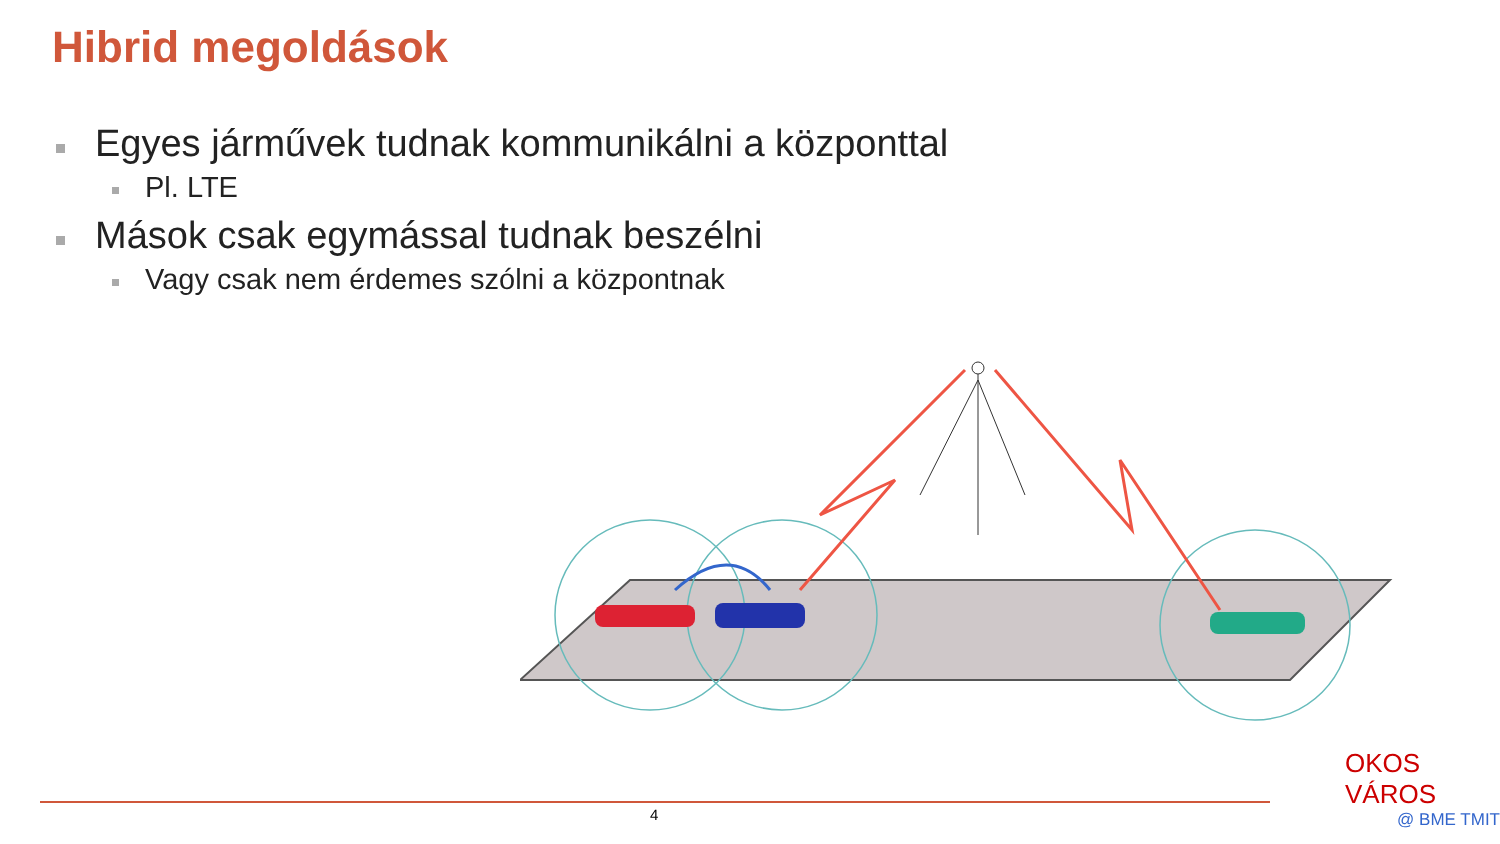Hibrid megoldások
Egyes járművek tudnak kommunikálni a központtal
Pl. LTE
Mások csak egymással tudnak beszélni
Vagy csak nem érdemes szólni a központnak
4
OKOS VÁROS
@ BME TMIT